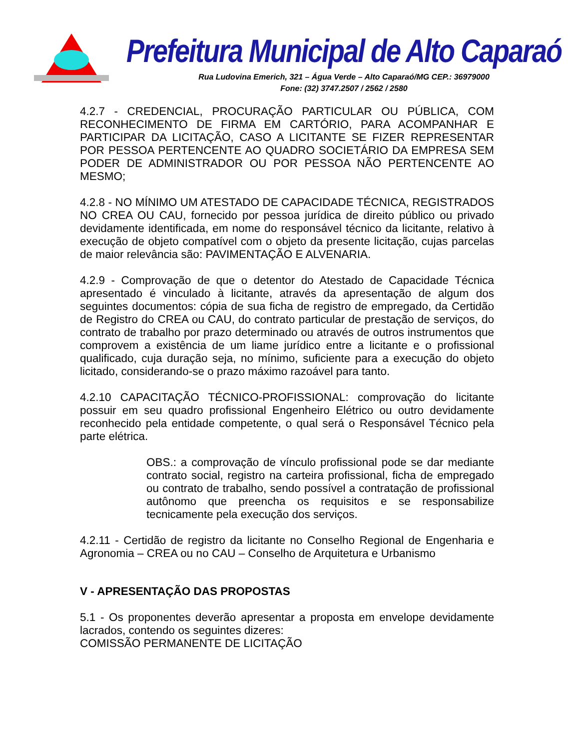Prefeitura Municipal de Alto Caparaó
Rua Ludovina Emerich, 321 – Água Verde – Alto Caparaó/MG CEP.: 36979000
Fone: (32) 3747.2507 / 2562 / 2580
4.2.7 - CREDENCIAL, PROCURAÇÃO PARTICULAR OU PÚBLICA, COM RECONHECIMENTO DE FIRMA EM CARTÓRIO, PARA ACOMPANHAR E PARTICIPAR DA LICITAÇÃO, CASO A LICITANTE SE FIZER REPRESENTAR POR PESSOA PERTENCENTE AO QUADRO SOCIETÁRIO DA EMPRESA SEM PODER DE ADMINISTRADOR OU POR PESSOA NÃO PERTENCENTE AO MESMO;
4.2.8 - NO MÍNIMO UM ATESTADO DE CAPACIDADE TÉCNICA, REGISTRADOS NO CREA OU CAU, fornecido por pessoa jurídica de direito público ou privado devidamente identificada, em nome do responsável técnico da licitante, relativo à execução de objeto compatível com o objeto da presente licitação, cujas parcelas de maior relevância são: PAVIMENTAÇÃO E ALVENARIA.
4.2.9 - Comprovação de que o detentor do Atestado de Capacidade Técnica apresentado é vinculado à licitante, através da apresentação de algum dos seguintes documentos: cópia de sua ficha de registro de empregado, da Certidão de Registro do CREA ou CAU, do contrato particular de prestação de serviços, do contrato de trabalho por prazo determinado ou através de outros instrumentos que comprovem a existência de um liame jurídico entre a licitante e o profissional qualificado, cuja duração seja, no mínimo, suficiente para a execução do objeto licitado, considerando-se o prazo máximo razoável para tanto.
4.2.10 CAPACITAÇÃO TÉCNICO-PROFISSIONAL: comprovação do licitante possuir em seu quadro profissional Engenheiro Elétrico ou outro devidamente reconhecido pela entidade competente, o qual será o Responsável Técnico pela parte elétrica.
OBS.: a comprovação de vínculo profissional pode se dar mediante contrato social, registro na carteira profissional, ficha de empregado ou contrato de trabalho, sendo possível a contratação de profissional autônomo que preencha os requisitos e se responsabilize tecnicamente pela execução dos serviços.
4.2.11 - Certidão de registro da licitante no Conselho Regional de Engenharia e Agronomia – CREA ou no CAU – Conselho de Arquitetura e Urbanismo
V - APRESENTAÇÃO DAS PROPOSTAS
5.1 - Os proponentes deverão apresentar a proposta em envelope devidamente lacrados, contendo os seguintes dizeres:
COMISSÃO PERMANENTE DE LICITAÇÃO